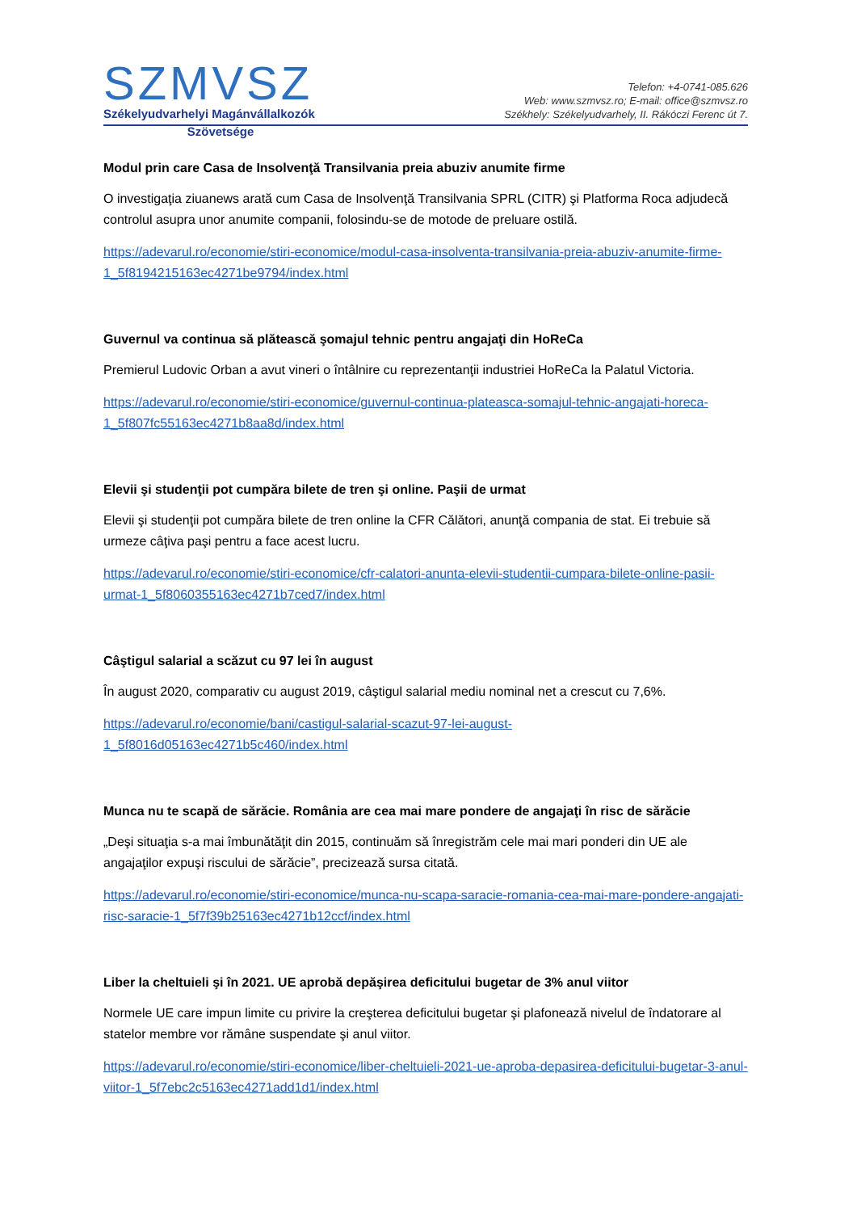SZMVSZ
Székelyudvarhelyi Magánvállalkozók
Telefon: +4-0741-085.626
Web: www.szmvsz.ro; E-mail: office@szmvsz.ro
Székhely: Székelyudvarhely, II. Rákóczi Ferenc út 7.
Szövetsége
Modul prin care Casa de Insolvenţă Transilvania preia abuziv anumite firme
O investigaţia ziuanews arată cum Casa de Insolvenţă Transilvania SPRL (CITR) şi Platforma Roca adjudecă controlul asupra unor anumite companii, folosindu-se de motode de preluare ostilă.
https://adevarul.ro/economie/stiri-economice/modul-casa-insolventa-transilvania-preia-abuziv-anumite-firme-1_5f8194215163ec4271be9794/index.html
Guvernul va continua să plătească şomajul tehnic pentru angajaţi din HoReCa
Premierul Ludovic Orban a avut vineri o întâlnire cu reprezentanţii industriei HoReCa la Palatul Victoria.
https://adevarul.ro/economie/stiri-economice/guvernul-continua-plateasca-somajul-tehnic-angajati-horeca-1_5f807fc55163ec4271b8aa8d/index.html
Elevii şi studenţii pot cumpăra bilete de tren şi online. Paşii de urmat
Elevii şi studenţii pot cumpăra bilete de tren online la CFR Călători, anunţă compania de stat. Ei trebuie să urmeze câţiva paşi pentru a face acest lucru.
https://adevarul.ro/economie/stiri-economice/cfr-calatori-anunta-elevii-studentii-cumpara-bilete-online-pasii-urmat-1_5f8060355163ec4271b7ced7/index.html
Câştigul salarial a scăzut cu 97 lei în august
În august 2020, comparativ cu august 2019, câştigul salarial mediu nominal net a crescut cu 7,6%.
https://adevarul.ro/economie/bani/castigul-salarial-scazut-97-lei-august-1_5f8016d05163ec4271b5c460/index.html
Munca nu te scapă de sărăcie. România are cea mai mare pondere de angajaţi în risc de sărăcie
„Deşi situaţia s-a mai îmbunătăţit din 2015, continuăm să înregistrăm cele mai mari ponderi din UE ale angajaţilor expuşi riscului de sărăcie”, precizează sursa citată.
https://adevarul.ro/economie/stiri-economice/munca-nu-scapa-saracie-romania-cea-mai-mare-pondere-angajati-risc-saracie-1_5f7f39b25163ec4271b12ccf/index.html
Liber la cheltuieli şi în 2021. UE aprobă depăşirea deficitului bugetar de 3% anul viitor
Normele UE care impun limite cu privire la creşterea deficitului bugetar şi plafonează nivelul de îndatorare al statelor membre vor rămâne suspendate şi anul viitor.
https://adevarul.ro/economie/stiri-economice/liber-cheltuieli-2021-ue-aproba-depasirea-deficitului-bugetar-3-anul-viitor-1_5f7ebc2c5163ec4271add1d1/index.html